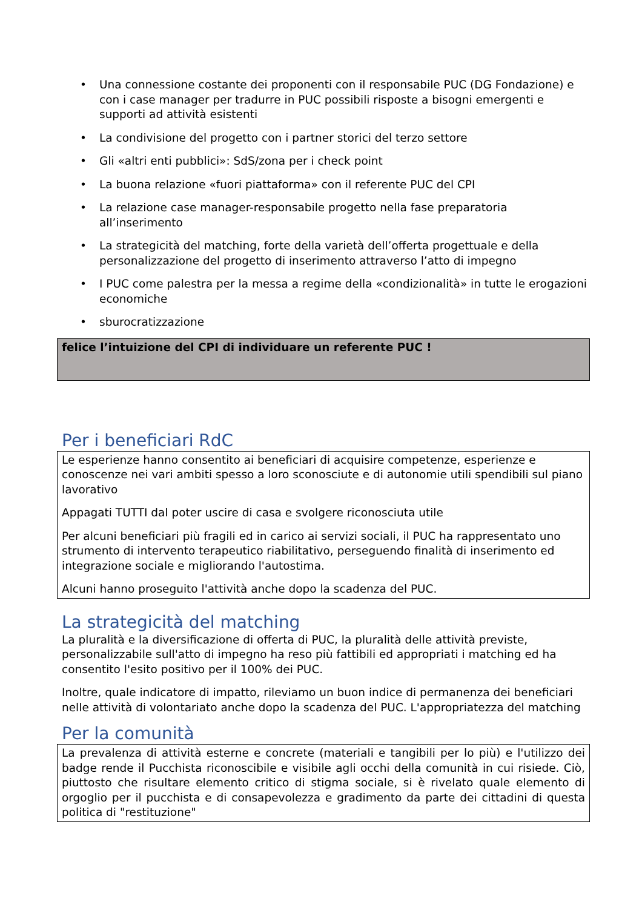• Una connessione costante dei proponenti con il responsabile PUC (DG Fondazione) e con i case manager per tradurre in PUC possibili risposte a bisogni emergenti e supporti ad attività esistenti
• La condivisione del progetto con i partner storici del terzo settore
• Gli «altri enti pubblici»: SdS/zona per i check point
• La buona relazione «fuori piattaforma» con il referente PUC del CPI
• La relazione case manager-responsabile progetto nella fase preparatoria all’inserimento
• La strategicità del matching, forte della varietà dell’offerta progettuale e della personalizzazione del progetto di inserimento attraverso l’atto di impegno
• I PUC come palestra per la messa a regime della «condizionalità» in tutte le erogazioni economiche
• sburocratizzazione
felice l’intuizione del CPI di individuare un referente PUC !
Per i beneficiari RdC
Le esperienze hanno consentito ai beneficiari di acquisire competenze, esperienze e conoscenze nei vari ambiti spesso a loro sconosciute e di autonomie utili spendibili sul piano lavorativo
Appagati TUTTI dal poter uscire di casa e svolgere riconosciuta utile
Per alcuni beneficiari più fragili ed in carico ai servizi sociali, il PUC ha rappresentato uno strumento di intervento terapeutico riabilitativo, perseguendo finalità di inserimento ed integrazione sociale e migliorando l'autostima.
Alcuni hanno proseguito l'attività anche dopo la scadenza del PUC.
La strategicità del matching
La pluralità e la diversificazione di offerta di PUC, la pluralità delle attività previste, personalizzabile sull'atto di impegno ha reso più fattibili ed appropriati i matching ed ha consentito l'esito positivo per il 100% dei PUC.
Inoltre, quale indicatore di impatto, rileviamo un buon indice di permanenza dei beneficiari nelle attività di volontariato anche dopo la scadenza del PUC. L'appropriatezza del matching
Per la comunità
La prevalenza di attività esterne e concrete (materiali e tangibili per lo più) e l'utilizzo dei badge rende il Pucchista riconoscibile e visibile agli occhi della comunità in cui risiede. Ciò, piuttosto che risultare elemento critico di stigma sociale, si è rivelato quale elemento di orgoglio per il pucchista e di consapevolezza e gradimento da parte dei cittadini di questa politica di "restituzione"